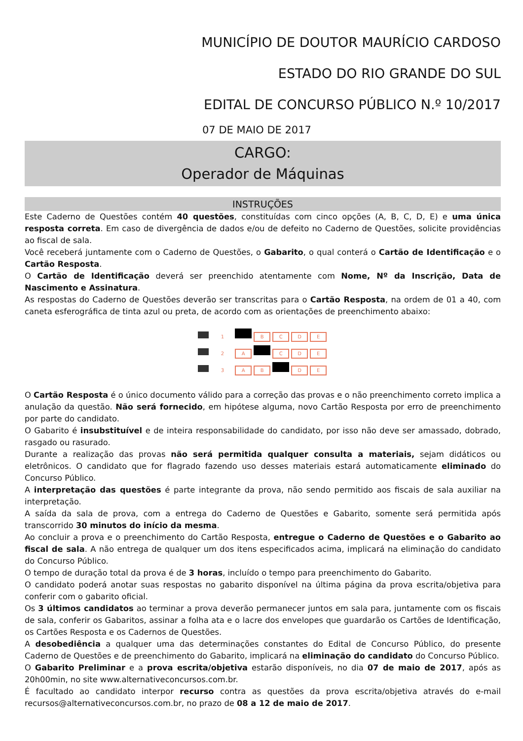MUNICÍPIO DE DOUTOR MAURÍCIO CARDOSO
ESTADO DO RIO GRANDE DO SUL
EDITAL DE CONCURSO PÚBLICO N.º 10/2017
07 DE MAIO DE 2017
CARGO:
Operador de Máquinas
INSTRUÇÕES
Este Caderno de Questões contém 40 questões, constituídas com cinco opções (A, B, C, D, E) e uma única resposta correta. Em caso de divergência de dados e/ou de defeito no Caderno de Questões, solicite providências ao fiscal de sala.
Você receberá juntamente com o Caderno de Questões, o Gabarito, o qual conterá o Cartão de Identificação e o Cartão Resposta.
O Cartão de Identificação deverá ser preenchido atentamente com Nome, Nº da Inscrição, Data de Nascimento e Assinatura.
As respostas do Caderno de Questões deverão ser transcritas para o Cartão Resposta, na ordem de 01 a 40, com caneta esferográfica de tinta azul ou preta, de acordo com as orientações de preenchimento abaixo:
1 BCDE
2 A C D E
3 A B D E
O Cartão Resposta é o único documento válido para a correção das provas e o não preenchimento correto implica a anulação da questão. Não será fornecido, em hipótese alguma, novo Cartão Resposta por erro de preenchimento por parte do candidato.
O Gabarito é insubstituível e de inteira responsabilidade do candidato, por isso não deve ser amassado, dobrado, rasgado ou rasurado.
Durante a realização das provas não será permitida qualquer consulta a materiais, sejam didáticos ou eletrônicos. O candidato que for flagrado fazendo uso desses materiais estará automaticamente eliminado do Concurso Público.
A interpretação das questões é parte integrante da prova, não sendo permitido aos fiscais de sala auxiliar na interpretação.
A saída da sala de prova, com a entrega do Caderno de Questões e Gabarito, somente será permitida após transcorrido 30 minutos do início da mesma.
Ao concluir a prova e o preenchimento do Cartão Resposta, entregue o Caderno de Questões e o Gabarito ao fiscal de sala. A não entrega de qualquer um dos itens especificados acima, implicará na eliminação do candidato do Concurso Público.
O tempo de duração total da prova é de 3 horas, incluído o tempo para preenchimento do Gabarito.
O candidato poderá anotar suas respostas no gabarito disponível na última página da prova escrita/objetiva para conferir com o gabarito oficial.
Os 3 últimos candidatos ao terminar a prova deverão permanecer juntos em sala para, juntamente com os fiscais de sala, conferir os Gabaritos, assinar a folha ata e o lacre dos envelopes que guardarão os Cartões de Identificação, os Cartões Resposta e os Cadernos de Questões.
A desobediência a qualquer uma das determinações constantes do Edital de Concurso Público, do presente Caderno de Questões e de preenchimento do Gabarito, implicará na eliminação do candidato do Concurso Público.
O Gabarito Preliminar e a prova escrita/objetiva estarão disponíveis, no dia 07 de maio de 2017, após as 20h00min, no site www.alternativeconcursos.com.br.
É facultado ao candidato interpor recurso contra as questões da prova escrita/objetiva através do e-mail recursos@alternativeconcursos.com.br, no prazo de 08 a 12 de maio de 2017.